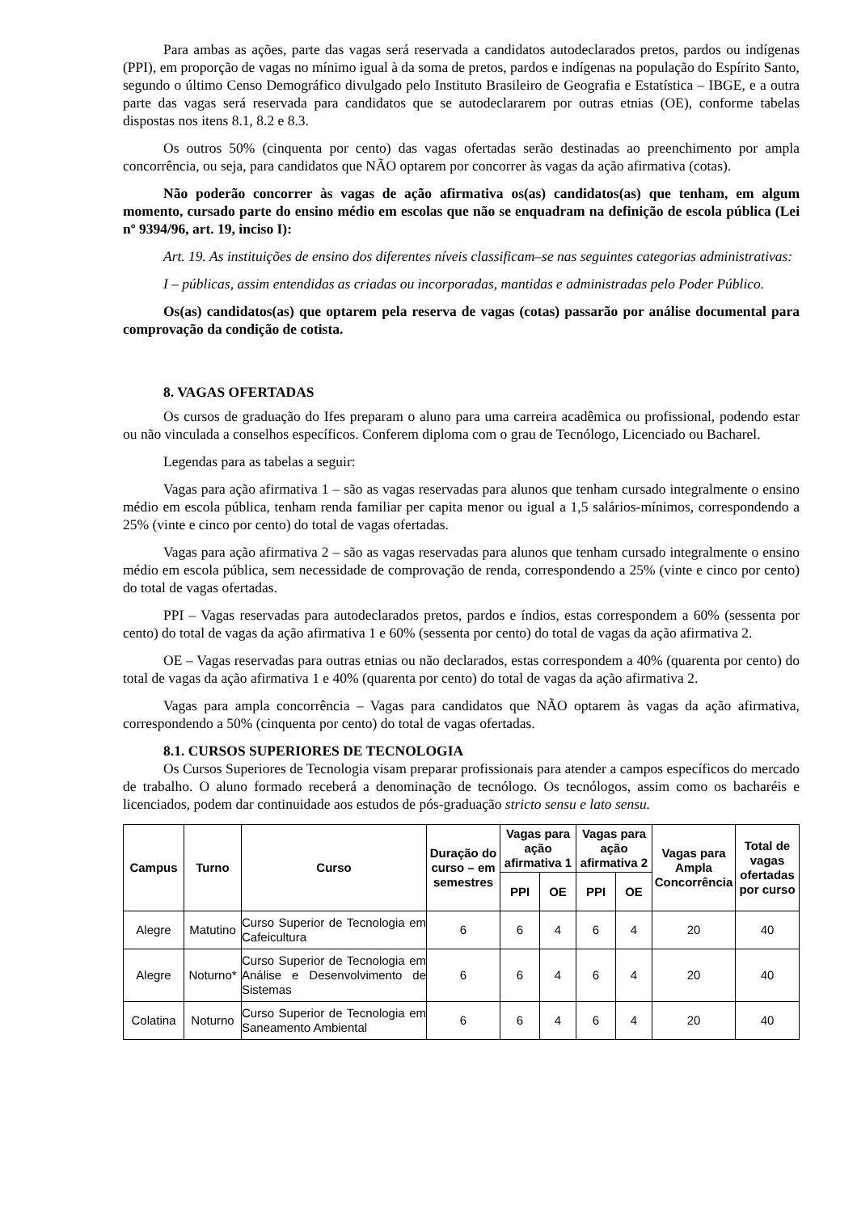Para ambas as ações, parte das vagas será reservada a candidatos autodeclarados pretos, pardos ou indígenas (PPI), em proporção de vagas no mínimo igual à da soma de pretos, pardos e indígenas na população do Espírito Santo, segundo o último Censo Demográfico divulgado pelo Instituto Brasileiro de Geografia e Estatística – IBGE, e a outra parte das vagas será reservada para candidatos que se autodeclararem por outras etnias (OE), conforme tabelas dispostas nos itens 8.1, 8.2 e 8.3.
Os outros 50% (cinquenta por cento) das vagas ofertadas serão destinadas ao preenchimento por ampla concorrência, ou seja, para candidatos que NÃO optarem por concorrer às vagas da ação afirmativa (cotas).
Não poderão concorrer às vagas de ação afirmativa os(as) candidatos(as) que tenham, em algum momento, cursado parte do ensino médio em escolas que não se enquadram na definição de escola pública (Lei nº 9394/96, art. 19, inciso I):
Art. 19. As instituições de ensino dos diferentes níveis classificam–se nas seguintes categorias administrativas:
I – públicas, assim entendidas as criadas ou incorporadas, mantidas e administradas pelo Poder Público.
Os(as) candidatos(as) que optarem pela reserva de vagas (cotas) passarão por análise documental para comprovação da condição de cotista.
8. VAGAS OFERTADAS
Os cursos de graduação do Ifes preparam o aluno para uma carreira acadêmica ou profissional, podendo estar ou não vinculada a conselhos específicos. Conferem diploma com o grau de Tecnólogo, Licenciado ou Bacharel.
Legendas para as tabelas a seguir:
Vagas para ação afirmativa 1 – são as vagas reservadas para alunos que tenham cursado integralmente o ensino médio em escola pública, tenham renda familiar per capita menor ou igual a 1,5 salários-mínimos, correspondendo a 25% (vinte e cinco por cento) do total de vagas ofertadas.
Vagas para ação afirmativa 2 – são as vagas reservadas para alunos que tenham cursado integralmente o ensino médio em escola pública, sem necessidade de comprovação de renda, correspondendo a 25% (vinte e cinco por cento) do total de vagas ofertadas.
PPI – Vagas reservadas para autodeclarados pretos, pardos e índios, estas correspondem a 60% (sessenta por cento) do total de vagas da ação afirmativa 1 e 60% (sessenta por cento) do total de vagas da ação afirmativa 2.
OE – Vagas reservadas para outras etnias ou não declarados, estas correspondem a 40% (quarenta por cento) do total de vagas da ação afirmativa 1 e 40% (quarenta por cento) do total de vagas da ação afirmativa 2.
Vagas para ampla concorrência – Vagas para candidatos que NÃO optarem às vagas da ação afirmativa, correspondendo a 50% (cinquenta por cento) do total de vagas ofertadas.
8.1. CURSOS SUPERIORES DE TECNOLOGIA
Os Cursos Superiores de Tecnologia visam preparar profissionais para atender a campos específicos do mercado de trabalho. O aluno formado receberá a denominação de tecnólogo. Os tecnólogos, assim como os bacharéis e licenciados, podem dar continuidade aos estudos de pós-graduação stricto sensu e lato sensu.
| Campus | Turno | Curso | Duração do curso – em semestres | Vagas para ação afirmativa 1 | | Vagas para ação afirmativa 2 | | Vagas para Ampla Concorrência | Total de vagas ofertadas por curso |
| --- | --- | --- | --- | --- | --- | --- | --- | --- | --- |
| | | | | PPI | OE | PPI | OE | | |
| Alegre | Matutino | Curso Superior de Tecnologia em Cafeicultura | 6 | 6 | 4 | 6 | 4 | 20 | 40 |
| Alegre | Noturno* | Curso Superior de Tecnologia em Análise e Desenvolvimento de Sistemas | 6 | 6 | 4 | 6 | 4 | 20 | 40 |
| Colatina | Noturno | Curso Superior de Tecnologia em Saneamento Ambiental | 6 | 6 | 4 | 6 | 4 | 20 | 40 |